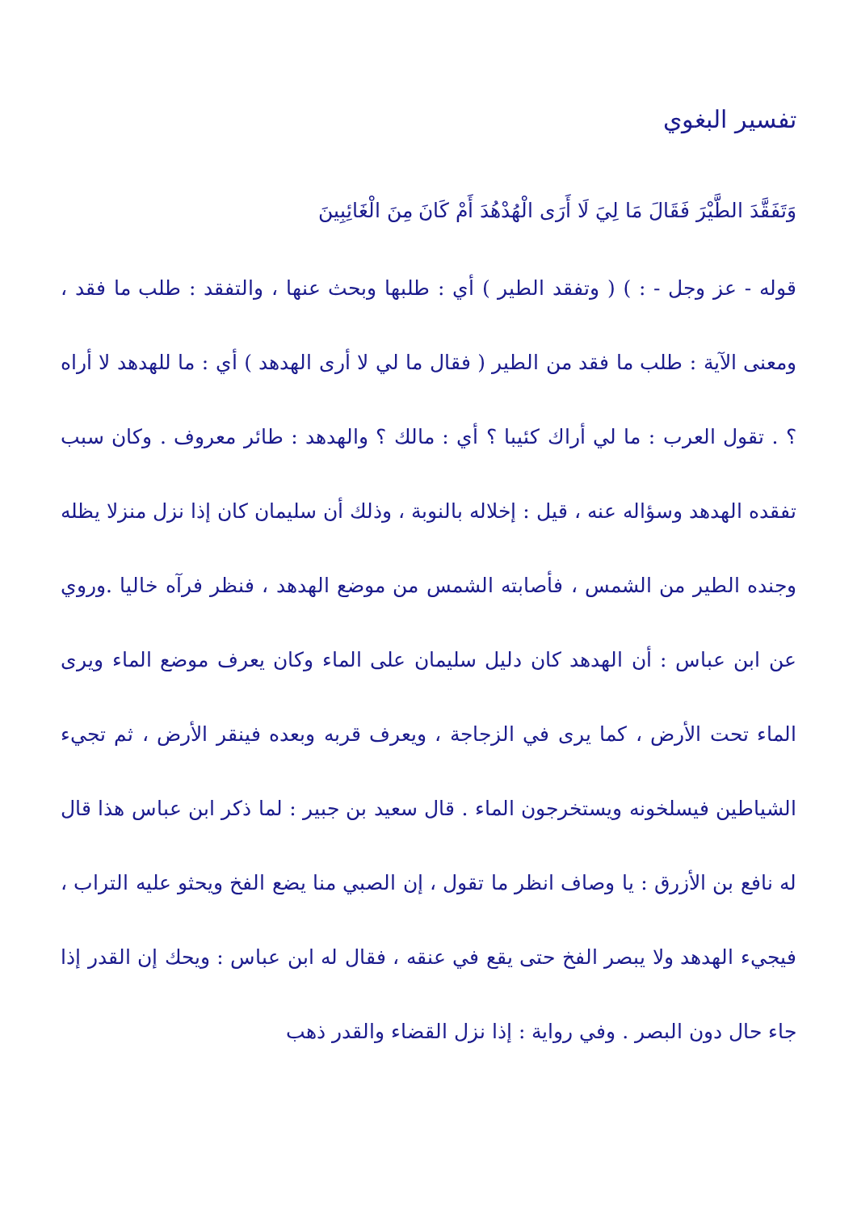تفسير البغوي
وَتَفَقَّدَ الطَّيْرَ فَقَالَ مَا لِيَ لَا أَرَى الْهُدْهُدَ أَمْ كَانَ مِنَ الْغَائِبِينَ
قوله - عز وجل - : ) ( وتفقد الطير ) أي : طلبها وبحث عنها ، والتفقد : طلب ما فقد ، ومعنى الآية : طلب ما فقد من الطير ( فقال ما لي لا أرى الهدهد ) أي : ما للهدهد لا أراه ؟ . تقول العرب : ما لي أراك كئيبا ؟ أي : مالك ؟ والهدهد : طائر معروف . وكان سبب تفقده الهدهد وسؤاله عنه ، قيل : إخلاله بالنوبة ، وذلك أن سليمان كان إذا نزل منزلا يظله وجنده الطير من الشمس ، فأصابته الشمس من موضع الهدهد ، فنظر فرآه خاليا .وروي عن ابن عباس : أن الهدهد كان دليل سليمان على الماء وكان يعرف موضع الماء ويرى الماء تحت الأرض ، كما يرى في الزجاجة ، ويعرف قربه وبعده فينقر الأرض ، ثم تجيء الشياطين فيسلخونه ويستخرجون الماء . قال سعيد بن جبير : لما ذكر ابن عباس هذا قال له نافع بن الأزرق : يا وصاف انظر ما تقول ، إن الصبي منا يضع الفخ ويحثو عليه التراب ، فيجيء الهدهد ولا يبصر الفخ حتى يقع في عنقه ، فقال له ابن عباس : ويحك إن القدر إذا جاء حال دون البصر . وفي رواية : إذا نزل القضاء والقدر ذهب